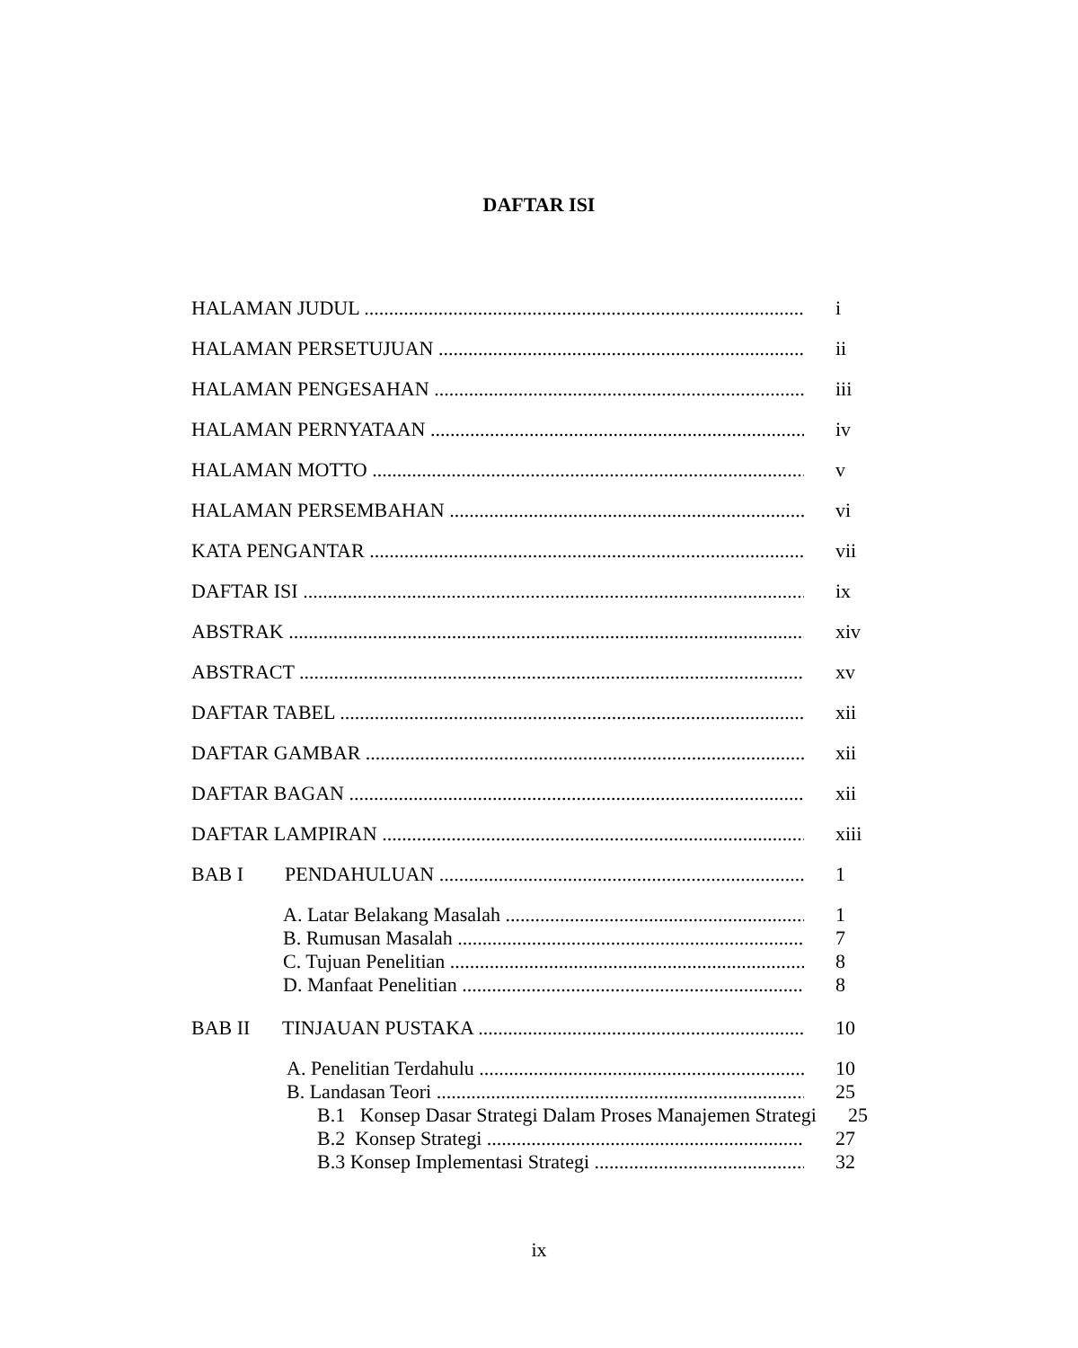DAFTAR ISI
HALAMAN JUDUL i
HALAMAN PERSETUJUAN ii
HALAMAN PENGESAHAN iii
HALAMAN PERNYATAAN iv
HALAMAN MOTTO v
HALAMAN PERSEMBAHAN vi
KATA PENGANTAR vii
DAFTAR ISI ix
ABSTRAK xiv
ABSTRACT xv
DAFTAR TABEL xii
DAFTAR GAMBAR xii
DAFTAR BAGAN xii
DAFTAR LAMPIRAN xiii
BAB I PENDAHULUAN 1
A. Latar Belakang Masalah 1
B. Rumusan Masalah 7
C. Tujuan Penelitian 8
D. Manfaat Penelitian 8
BAB II TINJAUAN PUSTAKA 10
A. Penelitian Terdahulu 10
B. Landasan Teori 25
B.1 Konsep Dasar Strategi Dalam Proses Manajemen Strategi 25
B.2 Konsep Strategi 27
B.3 Konsep Implementasi Strategi 32
ix